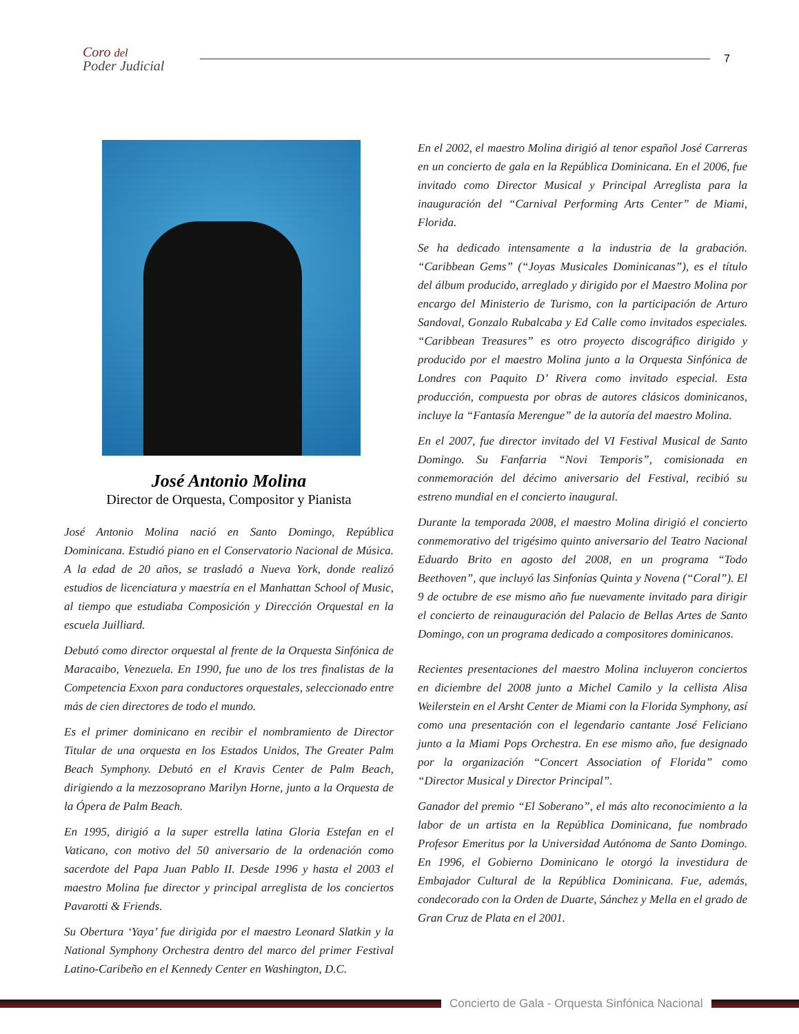Coro del
Poder Judicial
7
José Antonio Molina
Director de Orquesta, Compositor y Pianista
José Antonio Molina nació en Santo Domingo, República Dominicana. Estudió piano en el Conservatorio Nacional de Música. A la edad de 20 años, se trasladó a Nueva York, donde realizó estudios de licenciatura y maestría en el Manhattan School of Music, al tiempo que estudiaba Composición y Dirección Orquestal en la escuela Juilliard.
Debutó como director orquestal al frente de la Orquesta Sinfónica de Maracaibo, Venezuela. En 1990, fue uno de los tres finalistas de la Competencia Exxon para conductores orquestales, seleccionado entre más de cien directores de todo el mundo.
Es el primer dominicano en recibir el nombramiento de Director Titular de una orquesta en los Estados Unidos, The Greater Palm Beach Symphony. Debutó en el Kravis Center de Palm Beach, dirigiendo a la mezzosoprano Marilyn Horne, junto a la Orquesta de la Ópera de Palm Beach.
En 1995, dirigió a la super estrella latina Gloria Estefan en el Vaticano, con motivo del 50 aniversario de la ordenación como sacerdote del Papa Juan Pablo II. Desde 1996 y hasta el 2003 el maestro Molina fue director y principal arreglista de los conciertos Pavarotti & Friends.
Su Obertura ‘Yaya’ fue dirigida por el maestro Leonard Slatkin y la National Symphony Orchestra dentro del marco del primer Festival Latino-Caribeño en el Kennedy Center en Washington, D.C.
En el 2002, el maestro Molina dirigió al tenor español José Carreras en un concierto de gala en la República Dominicana. En el 2006, fue invitado como Director Musical y Principal Arreglista para la inauguración del “Carnival Performing Arts Center” de Miami, Florida.
Se ha dedicado intensamente a la industria de la grabación. “Caribbean Gems” (“Joyas Musicales Dominicanas”), es el título del álbum producido, arreglado y dirigido por el Maestro Molina por encargo del Ministerio de Turismo, con la participación de Arturo Sandoval, Gonzalo Rubalcaba y Ed Calle como invitados especiales. “Caribbean Treasures” es otro proyecto discográfico dirigido y producido por el maestro Molina junto a la Orquesta Sinfónica de Londres con Paquito D’ Rivera como invitado especial. Esta producción, compuesta por obras de autores clásicos dominicanos, incluye la “Fantasía Merengue” de la autoría del maestro Molina.
En el 2007, fue director invitado del VI Festival Musical de Santo Domingo. Su Fanfarria “Novi Temporis”, comisionada en conmemoración del décimo aniversario del Festival, recibió su estreno mundial en el concierto inaugural.
Durante la temporada 2008, el maestro Molina dirigió el concierto conmemorativo del trigésimo quinto aniversario del Teatro Nacional Eduardo Brito en agosto del 2008, en un programa “Todo Beethoven”, que incluyó las Sinfonías Quinta y Novena (“Coral”). El 9 de octubre de ese mismo año fue nuevamente invitado para dirigir el concierto de reinauguración del Palacio de Bellas Artes de Santo Domingo, con un programa dedicado a compositores dominicanos.
Recientes presentaciones del maestro Molina incluyeron conciertos en diciembre del 2008 junto a Michel Camilo y la cellista Alisa Weilerstein en el Arsht Center de Miami con la Florida Symphony, así como una presentación con el legendario cantante José Feliciano junto a la Miami Pops Orchestra. En ese mismo año, fue designado por la organización “Concert Association of Florida” como “Director Musical y Director Principal”.
Ganador del premio “El Soberano”, el más alto reconocimiento a la labor de un artista en la República Dominicana, fue nombrado Profesor Emeritus por la Universidad Autónoma de Santo Domingo. En 1996, el Gobierno Dominicano le otorgó la investidura de Embajador Cultural de la República Dominicana. Fue, además, condecorado con la Orden de Duarte, Sánchez y Mella en el grado de Gran Cruz de Plata en el 2001.
Concierto de Gala - Orquesta Sinfónica Nacional